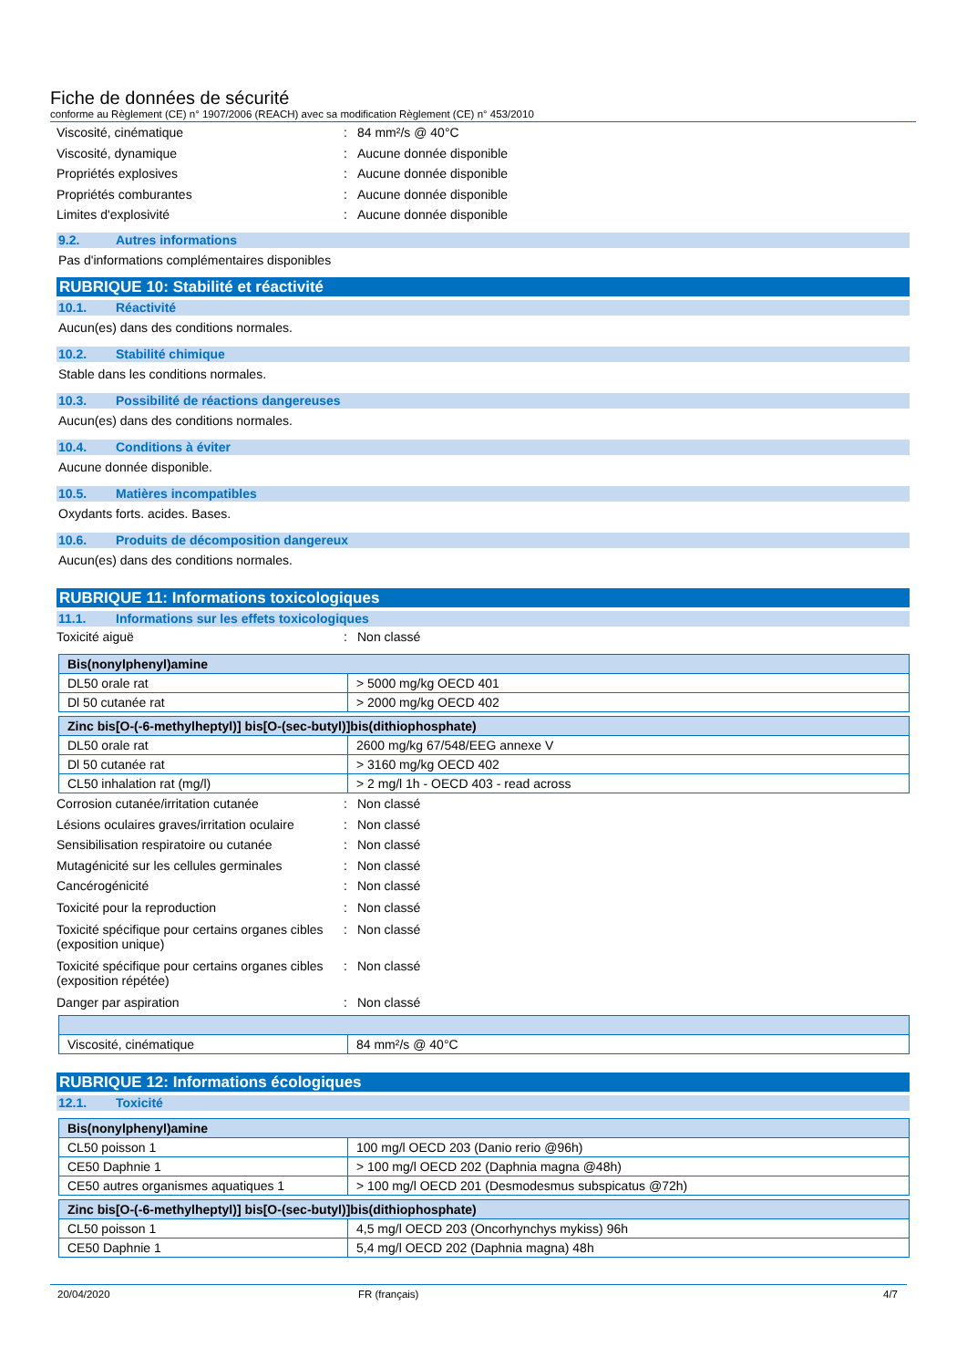Fiche de données de sécurité
conforme au Règlement (CE) n° 1907/2006 (REACH) avec sa modification Règlement (CE) n° 453/2010
Viscosité, cinématique : 84 mm²/s @ 40°C
Viscosité, dynamique : Aucune donnée disponible
Propriétés explosives : Aucune donnée disponible
Propriétés comburantes : Aucune donnée disponible
Limites d'explosivité : Aucune donnée disponible
9.2. Autres informations
Pas d'informations complémentaires disponibles
RUBRIQUE 10: Stabilité et réactivité
10.1. Réactivité
Aucun(es) dans des conditions normales.
10.2. Stabilité chimique
Stable dans les conditions normales.
10.3. Possibilité de réactions dangereuses
Aucun(es) dans des conditions normales.
10.4. Conditions à éviter
Aucune donnée disponible.
10.5. Matières incompatibles
Oxydants forts. acides. Bases.
10.6. Produits de décomposition dangereux
Aucun(es) dans des conditions normales.
RUBRIQUE 11: Informations toxicologiques
11.1. Informations sur les effets toxicologiques
Toxicité aiguë : Non classé
| Bis(nonylphenyl)amine | |
| --- | --- |
| DL50 orale rat | > 5000 mg/kg OECD 401 |
| Dl 50 cutanée rat | > 2000 mg/kg OECD 402 |
| Zinc bis[O-(-6-methylheptyl)] bis[O-(sec-butyl)]bis(dithiophosphate) | |
| --- | --- |
| DL50 orale rat | 2600 mg/kg 67/548/EEG annexe V |
| Dl 50 cutanée rat | > 3160 mg/kg OECD 402 |
| CL50 inhalation rat (mg/l) | > 2 mg/l 1h - OECD 403 - read across |
Corrosion cutanée/irritation cutanée : Non classé
Lésions oculaires graves/irritation oculaire
: Non classé
Sensibilisation respiratoire ou cutanée
: Non classé
Mutagénicité sur les cellules germinales
: Non classé
Cancérogénicité : Non classé
Toxicité pour la reproduction : Non classé
Toxicité spécifique pour certains organes cibles (exposition unique)
: Non classé
Toxicité spécifique pour certains organes cibles (exposition répétée)
: Non classé
Danger par aspiration : Non classé
| Viscosité, cinématique | 84 mm²/s @ 40°C |
RUBRIQUE 12: Informations écologiques
12.1. Toxicité
| Bis(nonylphenyl)amine | |
| --- | --- |
| CL50 poisson 1 | 100 mg/l OECD 203 (Danio rerio @96h) |
| CE50 Daphnie 1 | > 100 mg/l OECD 202 (Daphnia magna @48h) |
| CE50 autres organismes aquatiques 1 | > 100 mg/l OECD 201 (Desmodesmus subspicatus @72h) |
| Zinc bis[O-(-6-methylheptyl)] bis[O-(sec-butyl)]bis(dithiophosphate) | |
| --- | --- |
| CL50 poisson 1 | 4,5 mg/l OECD 203 (Oncorhynchys mykiss) 96h |
| CE50 Daphnie 1 | 5,4 mg/l OECD 202 (Daphnia magna) 48h |
20/04/2020 FR (français) 4/7